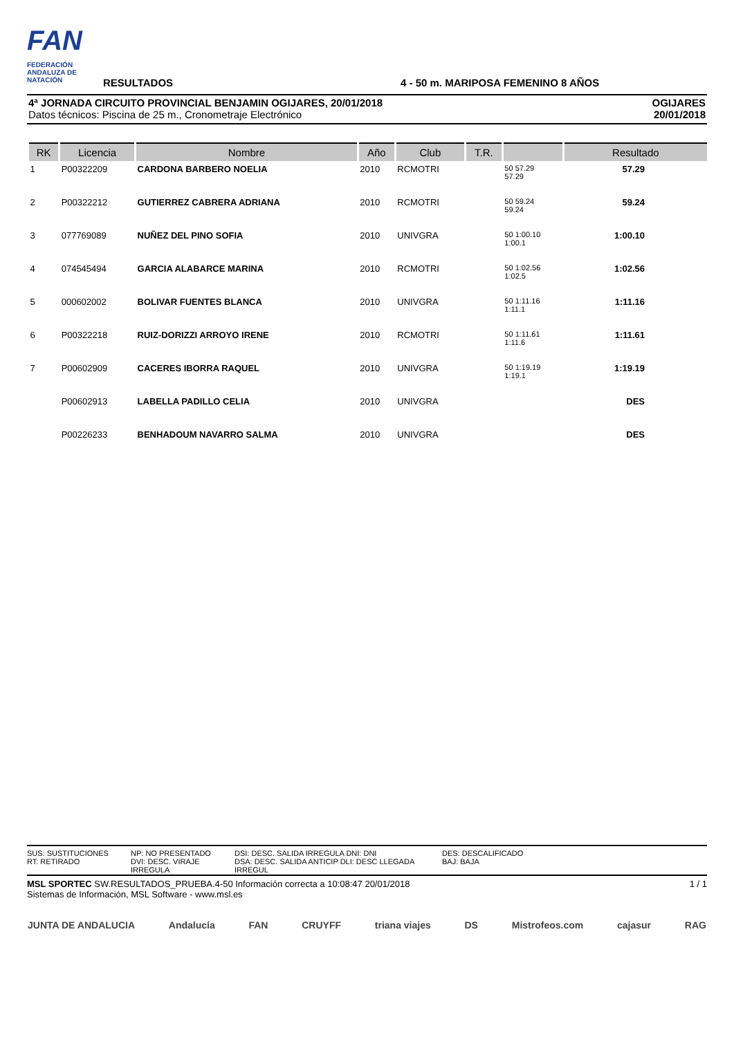FAN
FEDERACIÓN ANDALUZA DE NATACIÓN
RESULTADOS
4 - 50 m. MARIPOSA FEMENINO 8 AÑOS
4ª JORNADA CIRCUITO PROVINCIAL BENJAMIN OGIJARES, 20/01/2018
Datos técnicos: Piscina de 25 m., Cronometraje Electrónico
OGIJARES
20/01/2018
| RK | Licencia | Nombre | Año | Club | T.R. | | Resultado |
| --- | --- | --- | --- | --- | --- | --- | --- |
| 1 | P00322209 | CARDONA BARBERO NOELIA | 2010 | RCMOTRI | | 50 57.29 57.29 | 57.29 |
| 2 | P00322212 | GUTIERREZ CABRERA ADRIANA | 2010 | RCMOTRI | | 50 59.24 59.24 | 59.24 |
| 3 | 077769089 | NUÑEZ DEL PINO SOFIA | 2010 | UNIVGRA | | 50 1:00.10 1:00.1 | 1:00.10 |
| 4 | 074545494 | GARCIA ALABARCE MARINA | 2010 | RCMOTRI | | 50 1:02.56 1:02.5 | 1:02.56 |
| 5 | 000602002 | BOLIVAR FUENTES BLANCA | 2010 | UNIVGRA | | 50 1:11.16 1:11.1 | 1:11.16 |
| 6 | P00322218 | RUIZ-DORIZZI ARROYO IRENE | 2010 | RCMOTRI | | 50 1:11.61 1:11.6 | 1:11.61 |
| 7 | P00602909 | CACERES IBORRA RAQUEL | 2010 | UNIVGRA | | 50 1:19.19 1:19.1 | 1:19.19 |
| | P00602913 | LABELLA PADILLO CELIA | 2010 | UNIVGRA | | | DES |
| | P00226233 | BENHADOUM NAVARRO SALMA | 2010 | UNIVGRA | | | DES |
SUS: SUSTITUCIONES
RT: RETIRADO
NP: NO PRESENTADO
DVI: DESC. VIRAJE IRREGULA
DSI: DESC. SALIDA IRREGULA DNI: DNI
DSA: DESC. SALIDA ANTICIP DLI: DESC LLEGADA IRREGUL
DES: DESCALIFICADO
BAJ: BAJA
MSL SPORTEC SW.RESULTADOS_PRUEBA.4-50 Información correcta a 10:08:47 20/01/2018
Sistemas de Información, MSL Software - www.msl.es
1 / 1
JUNTA DE ANDALUCIA Andalucía FAN CRUYFF triana viajes DS Mistrofeos.com cajasur RAG